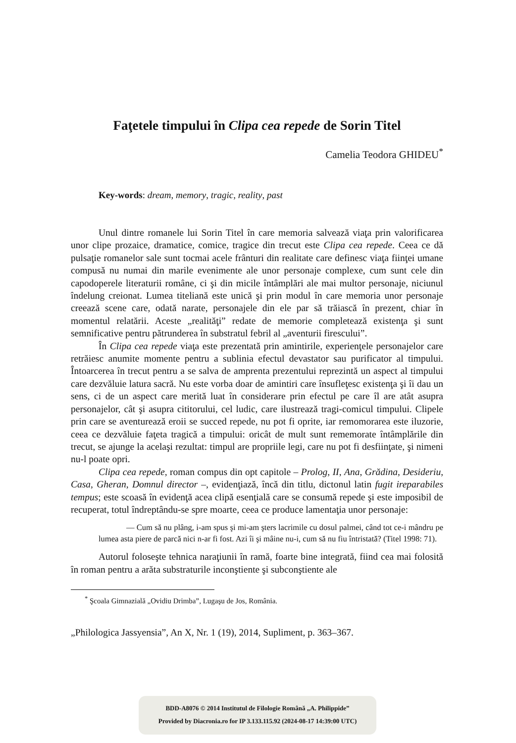Faţetele timpului în Clipa cea repede de Sorin Titel
Camelia Teodora GHIDEU<sup>*</sup>
Key-words: dream, memory, tragic, reality, past
Unul dintre romanele lui Sorin Titel în care memoria salvează viaţa prin valorificarea unor clipe prozaice, dramatice, comice, tragice din trecut este Clipa cea repede. Ceea ce dă pulsaţie romanelor sale sunt tocmai acele frânturi din realitate care definesc viaţa fiinţei umane compusă nu numai din marile evenimente ale unor personaje complexe, cum sunt cele din capodoperele literaturii române, ci şi din micile întâmplări ale mai multor personaje, niciunul îndelung creionat. Lumea titeliană este unică şi prin modul în care memoria unor personaje creează scene care, odată narate, personajele din ele par să trăiască în prezent, chiar în momentul relatării. Aceste „realităţi” redate de memorie completează existenţa şi sunt semnificative pentru pătrunderea în substratul febril al „aventurii firescului”.
În Clipa cea repede viaţa este prezentată prin amintirile, experienţele personajelor care retrăiesc anumite momente pentru a sublinia efectul devastator sau purificator al timpului. Întoarcerea în trecut pentru a se salva de amprenta prezentului reprezintă un aspect al timpului care dezvăluie latura sacră. Nu este vorba doar de amintiri care însufleţesc existenţa şi îi dau un sens, ci de un aspect care merită luat în considerare prin efectul pe care îl are atât asupra personajelor, cât şi asupra cititorului, cel ludic, care ilustrează tragi-comicul timpului. Clipele prin care se aventurează eroii se succed repede, nu pot fi oprite, iar remomorarea este iluzorie, ceea ce dezvăluie faţeta tragică a timpului: oricât de mult sunt rememorate întâmplările din trecut, se ajunge la acelaşi rezultat: timpul are propriile legi, care nu pot fi desfiinţate, şi nimeni nu-l poate opri.
Clipa cea repede, roman compus din opt capitole – Prolog, II, Ana, Grădina, Desideriu, Casa, Gheran, Domnul director –, evidenţiază, încă din titlu, dictonul latin fugit ireparabiles tempus; este scoasă în evidenţă acea clipă esenţială care se consumă repede şi este imposibil de recuperat, totul îndreptându-se spre moarte, ceea ce produce lamentaţia unor personaje:
— Cum să nu plâng, i-am spus şi mi-am şters lacrimile cu dosul palmei, când tot ce-i mândru pe lumea asta piere de parcă nici n-ar fi fost. Azi îi şi mâine nu-i, cum să nu fiu întristată? (Titel 1998: 71).
Autorul foloseşte tehnica naraţiunii în ramă, foarte bine integrată, fiind cea mai folosită în roman pentru a arăta substraturile inconştiente şi subconştiente ale
<sup>*</sup> Şcoala Gimnazială „Ovidiu Drimba”, Lugaşu de Jos, România.
„Philologica Jassyensia”, An X, Nr. 1 (19), 2014, Supliment, p. 363–367.
BDD-A8076 © 2014 Institutul de Filologie Română „A. Philippide”
Provided by Diacronia.ro for IP 3.133.115.92 (2024-08-17 14:39:00 UTC)